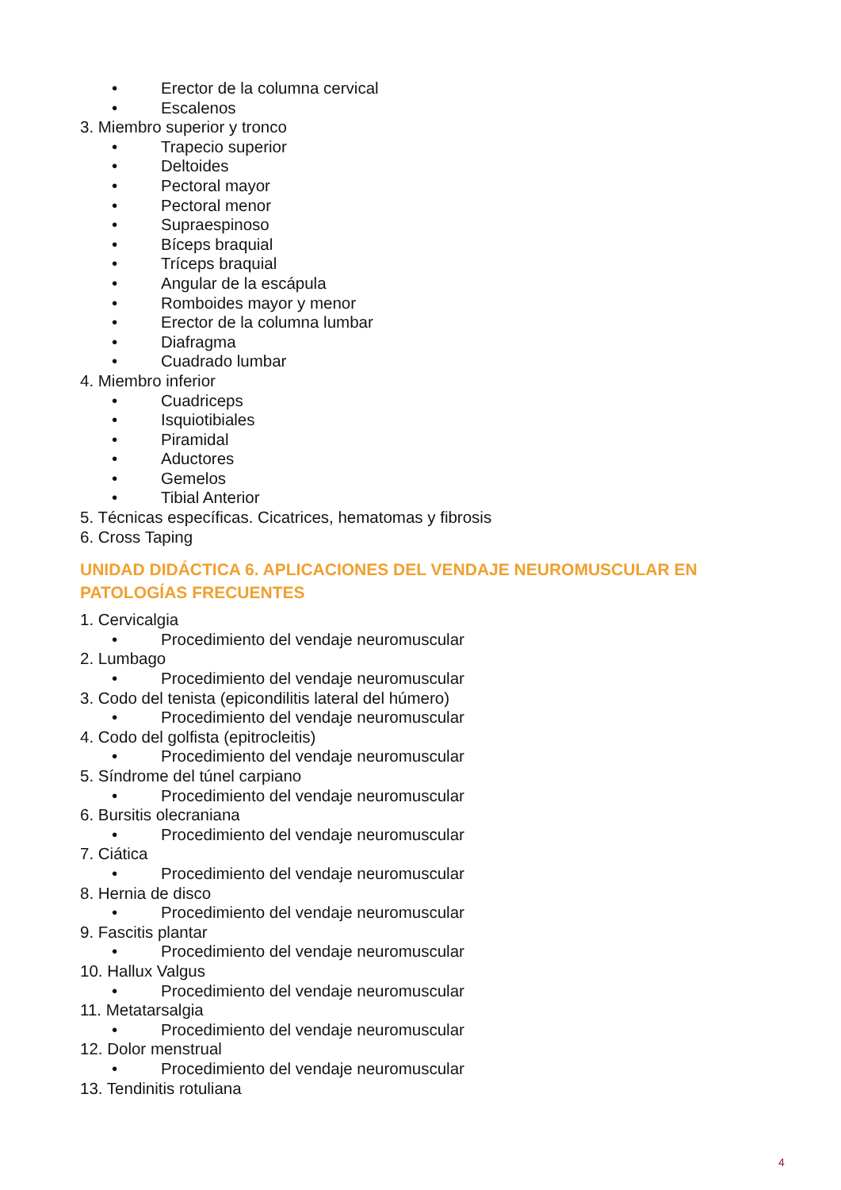• Erector de la columna cervical
• Escalenos
3. Miembro superior y tronco
• Trapecio superior
• Deltoides
• Pectoral mayor
• Pectoral menor
• Supraespinoso
• Bíceps braquial
• Tríceps braquial
• Angular de la escápula
• Romboides mayor y menor
• Erector de la columna lumbar
• Diafragma
• Cuadrado lumbar
4. Miembro inferior
• Cuadriceps
• Isquiotibiales
• Piramidal
• Aductores
• Gemelos
• Tibial Anterior
5. Técnicas específicas. Cicatrices, hematomas y fibrosis
6. Cross Taping
UNIDAD DIDÁCTICA 6. APLICACIONES DEL VENDAJE NEUROMUSCULAR EN PATOLOGÍAS FRECUENTES
1. Cervicalgia
• Procedimiento del vendaje neuromuscular
2. Lumbago
• Procedimiento del vendaje neuromuscular
3. Codo del tenista (epicondilitis lateral del húmero)
• Procedimiento del vendaje neuromuscular
4. Codo del golfista (epitrocleitis)
• Procedimiento del vendaje neuromuscular
5. Síndrome del túnel carpiano
• Procedimiento del vendaje neuromuscular
6. Bursitis olecraniana
• Procedimiento del vendaje neuromuscular
7. Ciática
• Procedimiento del vendaje neuromuscular
8. Hernia de disco
• Procedimiento del vendaje neuromuscular
9. Fascitis plantar
• Procedimiento del vendaje neuromuscular
10. Hallux Valgus
• Procedimiento del vendaje neuromuscular
11. Metatarsalgia
• Procedimiento del vendaje neuromuscular
12. Dolor menstrual
• Procedimiento del vendaje neuromuscular
13. Tendinitis rotuliana
4